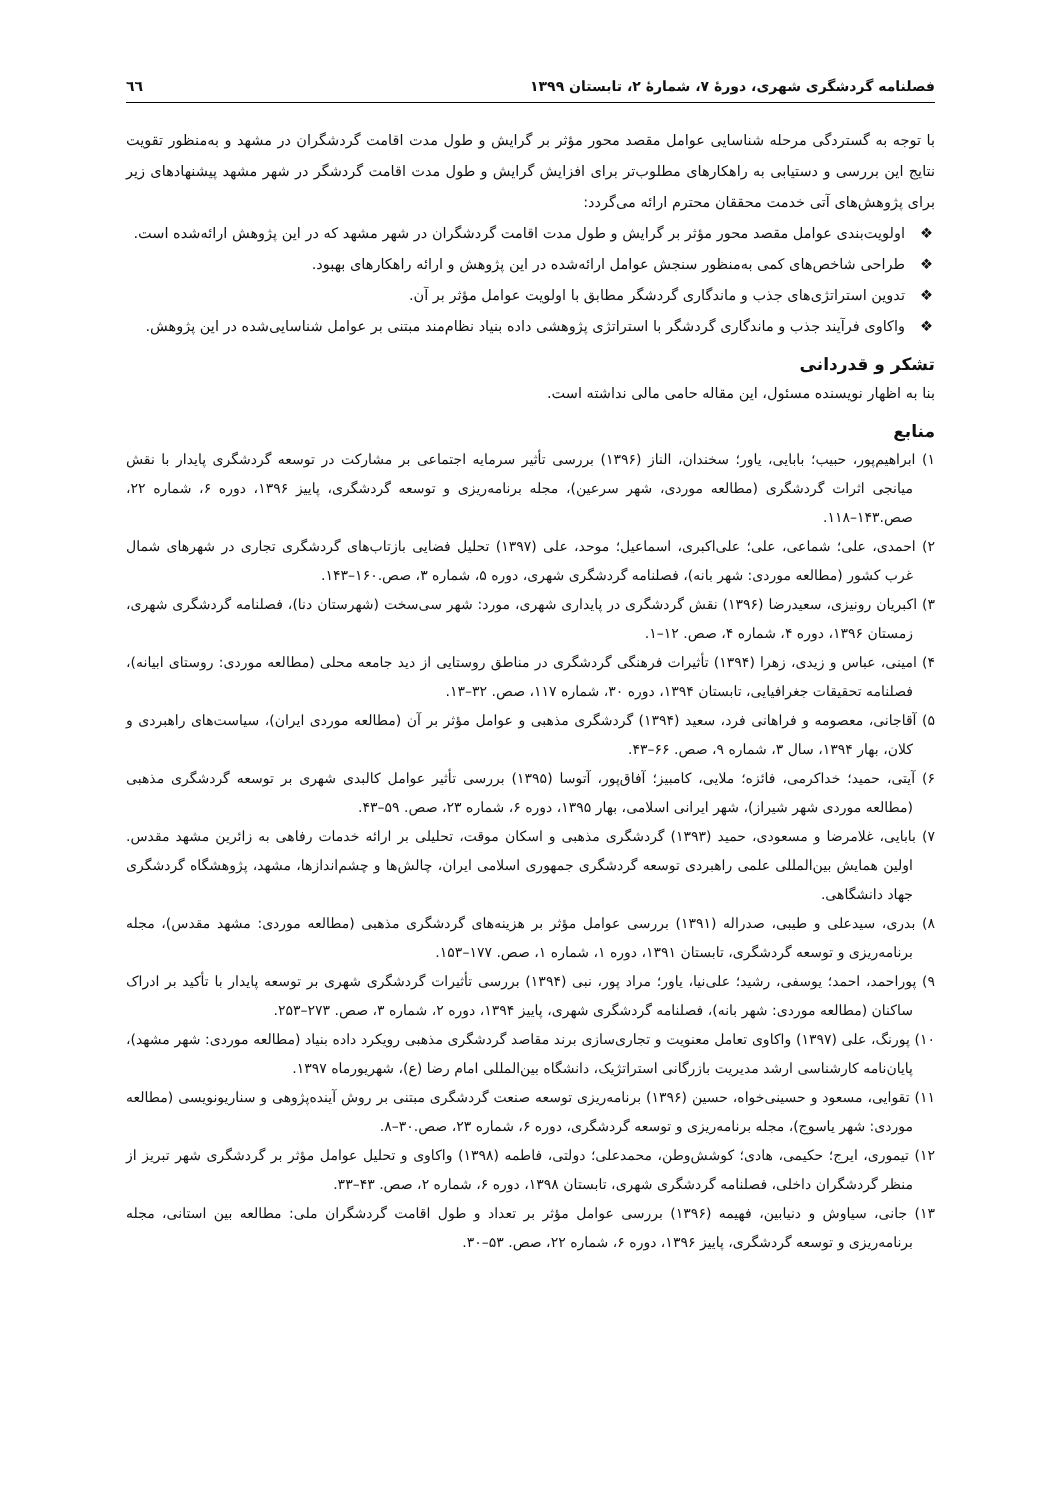فصلنامه گردشگری شهری، دورهٔ ۷، شمارهٔ ۲، تابستان ۱۳۹۹ ٦٦
با توجه به گستردگی مرحله شناسایی عوامل مقصد محور مؤثر بر گرایش و طول مدت اقامت گردشگران در مشهد و به‌منظور تقویت نتایج این بررسی و دستیابی به راهکارهای مطلوب‌تر برای افزایش گرایش و طول مدت اقامت گردشگر در شهر مشهد پیشنهادهای زیر برای پژوهش‌های آتی خدمت محققان محترم ارائه می‌گردد:
❖ اولویت‌بندی عوامل مقصد محور مؤثر بر گرایش و طول مدت اقامت گردشگران در شهر مشهد که در این پژوهش ارائه‌شده است.
❖ طراحی شاخص‌های کمی به‌منظور سنجش عوامل ارائه‌شده در این پژوهش و ارائه راهکارهای بهبود.
❖ تدوین استراتژی‌های جذب و ماندگاری گردشگر مطابق با اولویت عوامل مؤثر بر آن.
❖ واکاوی فرآیند جذب و ماندگاری گردشگر با استراتژی پژوهشی داده بنیاد نظام‌مند مبتنی بر عوامل شناسایی‌شده در این پژوهش.
تشکر و قدردانی
بنا به اظهار نویسنده مسئول، این مقاله حامی مالی نداشته است.
منابع
۱) ابراهیم‌پور، حبیب؛ بابایی، یاور؛ سخندان، الناز (۱۳۹۶) بررسی تأثیر سرمایه اجتماعی بر مشارکت در توسعه گردشگری پایدار با نقش میانجی اثرات گردشگری (مطالعه موردی، شهر سرعین)، مجله برنامه‌ریزی و توسعه گردشگری، پاییز ۱۳۹۶، دوره ۶، شماره ۲۲، صص.۱۴۳–۱۱۸.
۲) احمدی، علی؛ شماعی، علی؛ علی‌اکبری، اسماعیل؛ موحد، علی (۱۳۹۷) تحلیل فضایی بازتاب‌های گردشگری تجاری در شهرهای شمال غرب کشور (مطالعه موردی: شهر بانه)، فصلنامه گردشگری شهری، دوره ۵، شماره ۳، صص.۱۶۰–۱۴۳.
۳) اکبریان رونیزی، سعیدرضا (۱۳۹۶) نقش گردشگری در پایداری شهری، مورد: شهر سی‌سخت (شهرستان دنا)، فصلنامه گردشگری شهری، زمستان ۱۳۹۶، دوره ۴، شماره ۴، صص. ۱۲–۱.
۴) امینی، عباس و زیدی، زهرا (۱۳۹۴) تأثیرات فرهنگی گردشگری در مناطق روستایی از دید جامعه محلی (مطالعه موردی: روستای ابیانه)، فصلنامه تحقیقات جغرافیایی، تابستان ۱۳۹۴، دوره ۳۰، شماره ۱۱۷، صص. ۳۲–۱۳.
۵) آقاجانی، معصومه و فراهانی فرد، سعید (۱۳۹۴) گردشگری مذهبی و عوامل مؤثر بر آن (مطالعه موردی ایران)، سیاست‌های راهبردی و کلان، بهار ۱۳۹۴، سال ۳، شماره ۹، صص. ۶۶–۴۳.
۶) آیتی، حمید؛ خداکرمی، فائزه؛ ملایی، کامبیز؛ آفاق‌پور، آتوسا (۱۳۹۵) بررسی تأثیر عوامل کالبدی شهری بر توسعه گردشگری مذهبی (مطالعه موردی شهر شیراز)، شهر ایرانی اسلامی، بهار ۱۳۹۵، دوره ۶، شماره ۲۳، صص. ۵۹–۴۳.
۷) بابایی، غلامرضا و مسعودی، حمید (۱۳۹۳) گردشگری مذهبی و اسکان موقت، تحلیلی بر ارائه خدمات رفاهی به زائرین مشهد مقدس. اولین همایش بین‌المللی علمی راهبردی توسعه گردشگری جمهوری اسلامی ایران، چالش‌ها و چشم‌اندازها، مشهد، پژوهشگاه گردشگری جهاد دانشگاهی.
۸) بدری، سیدعلی و طیبی، صدراله (۱۳۹۱) بررسی عوامل مؤثر بر هزینه‌های گردشگری مذهبی (مطالعه موردی: مشهد مقدس)، مجله برنامه‌ریزی و توسعه گردشگری، تابستان ۱۳۹۱، دوره ۱، شماره ۱، صص. ۱۷۷–۱۵۳.
۹) پوراحمد، احمد؛ یوسفی، رشید؛ علی‌نیا، یاور؛ مراد پور، نبی (۱۳۹۴) بررسی تأثیرات گردشگری شهری بر توسعه پایدار با تأکید بر ادراک ساکنان (مطالعه موردی: شهر بانه)، فصلنامه گردشگری شهری، پاییز ۱۳۹۴، دوره ۲، شماره ۳، صص. ۲۷۳–۲۵۳.
۱۰) پورنگ، علی (۱۳۹۷) واکاوی تعامل معنویت و تجاری‌سازی برند مقاصد گردشگری مذهبی رویکرد داده بنیاد (مطالعه موردی: شهر مشهد)، پایان‌نامه کارشناسی ارشد مدیریت بازرگانی استراتژیک، دانشگاه بین‌المللی امام رضا (ع)، شهریورماه ۱۳۹۷.
۱۱) تقوایی، مسعود و حسینی‌خواه، حسین (۱۳۹۶) برنامه‌ریزی توسعه صنعت گردشگری مبتنی بر روش آینده‌پژوهی و سناریونویسی (مطالعه موردی: شهر یاسوج)، مجله برنامه‌ریزی و توسعه گردشگری، دوره ۶، شماره ۲۳، صص.۳۰–۸.
۱۲) تیموری، ایرج؛ حکیمی، هادی؛ کوشش‌وطن، محمدعلی؛ دولتی، فاطمه (۱۳۹۸) واکاوی و تحلیل عوامل مؤثر بر گردشگری شهر تبریز از منظر گردشگران داخلی، فصلنامه گردشگری شهری، تابستان ۱۳۹۸، دوره ۶، شماره ۲، صص. ۴۳–۳۳.
۱۳) جانی، سیاوش و دنیابین، فهیمه (۱۳۹۶) بررسی عوامل مؤثر بر تعداد و طول اقامت گردشگران ملی: مطالعه بین استانی، مجله برنامه‌ریزی و توسعه گردشگری، پاییز ۱۳۹۶، دوره ۶، شماره ۲۲، صص. ۵۳–۳۰.